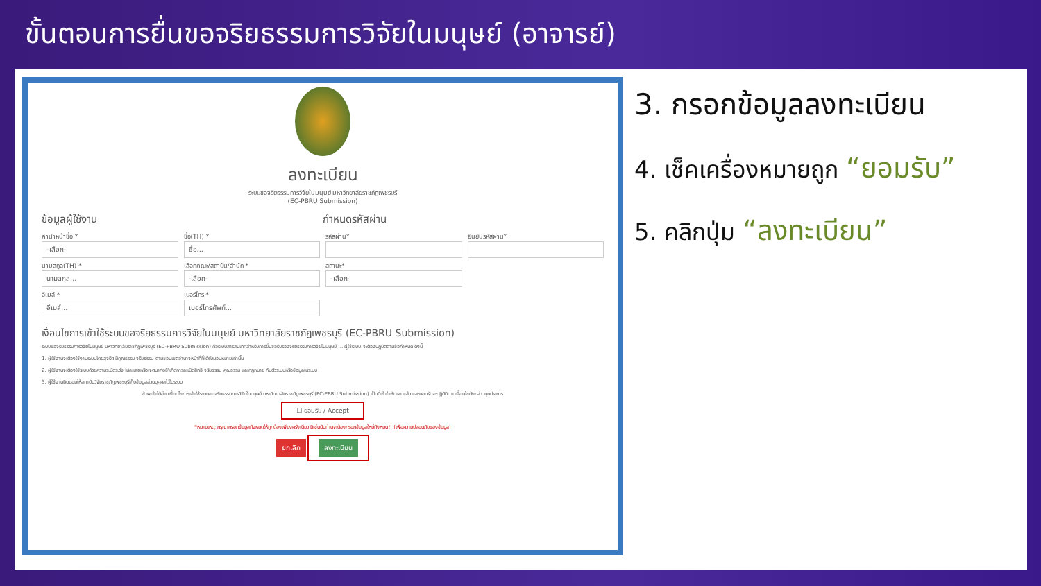ขั้นตอนการยื่นขอจริยธรรมการวิจัยในมนุษย์ (อาจารย์)
ลงทะเบียน
ระบบขอจริยธรรมการวิจัยในมนุษย์ มหาวิทยาลัยราชภัฏเพชรบุรี
(EC-PBRU Submission)
ข้อมูลผู้ใช้งาน กำหนดรหัสผ่าน
คำนำหน้าชื่อ *
-เลือก-
ชื่อ(TH) *
ชื่อ...
รหัสผ่าน*
ยืนยันรหัสผ่าน*
นามสกุล(TH) *
นามสกุล...
เลือกคณะ/สถาบัน/สำนัก *
-เลือก-
สถานะ*
-เลือก-
อีเมล์ *
อีเมล์...
เบอร์โทร *
เบอร์โทรศัพท์...
เงื่อนไขการเข้าใช้ระบบขอจริยธรรมการวิจัยในมนุษย์ มหาวิทยาลัยราชภัฏเพชรบุรี (EC-PBRU Submission)
ระบบขอจริยธรรมการวิจัยในมนุษย์ มหาวิทยาลัยราชภัฏเพชรบุรี (EC-PBRU Submission) คือระบบสารสนเทศสำหรับการยื่นขอรับรองจริยธรรมการวิจัยในมนุษย์ ... ผู้ใช้ระบบ จะต้องปฏิบัติตามข้อกำหนด ดังนี้
1. ผู้ใช้งานจะต้องใช้งานระบบโดยสุจริต มีคุณธรรม จริยธรรม ตามขอบเขตอำนาจหน้าที่ที่ได้รับมอบหมายเท่านั้น
2. ผู้ใช้งานจะต้องใช้ระบบด้วยความระมัดระวัง ไม่ละเลยหรือเจตนาก่อให้เกิดการละเมิดสิทธิ จริยธรรม คุณธรรม และกฎหมาย กับตัวระบบหรือข้อมูลในระบบ
3. ผู้ใช้งานยินยอมให้สถาบันวิจัยราชภัฏเพชรบุรีเก็บข้อมูลส่วนบุคคลไว้ในระบบ
ข้าพเจ้าได้อ่านเงื่อนไขการเข้าใช้ระบบขอจริยธรรมการวิจัยในมนุษย์ มหาวิทยาลัยราชภัฏเพชรบุรี (EC-PBRU Submission) เป็นที่เข้าใจชัดเจนแล้ว และยอมรับจะปฏิบัติตามเงื่อนไขดังกล่าวทุกประการ
☐ ยอมรับ / Accept
*หมายเหตุ: กรุณากรอกข้อมูลทั้งหมดให้ถูกต้องเพียงครั้งเดียว มิเช่นนั้นท่านจะต้องกรอกข้อมูลใหม่ทั้งหมด!! (เพื่อความปลอดภัยของข้อมูล)
ยกเลิก ลงทะเบียน
3. กรอกข้อมูลลงทะเบียน
4. เช็คเครื่องหมายถูก “ยอมรับ”
5. คลิกปุ่ม “ลงทะเบียน”